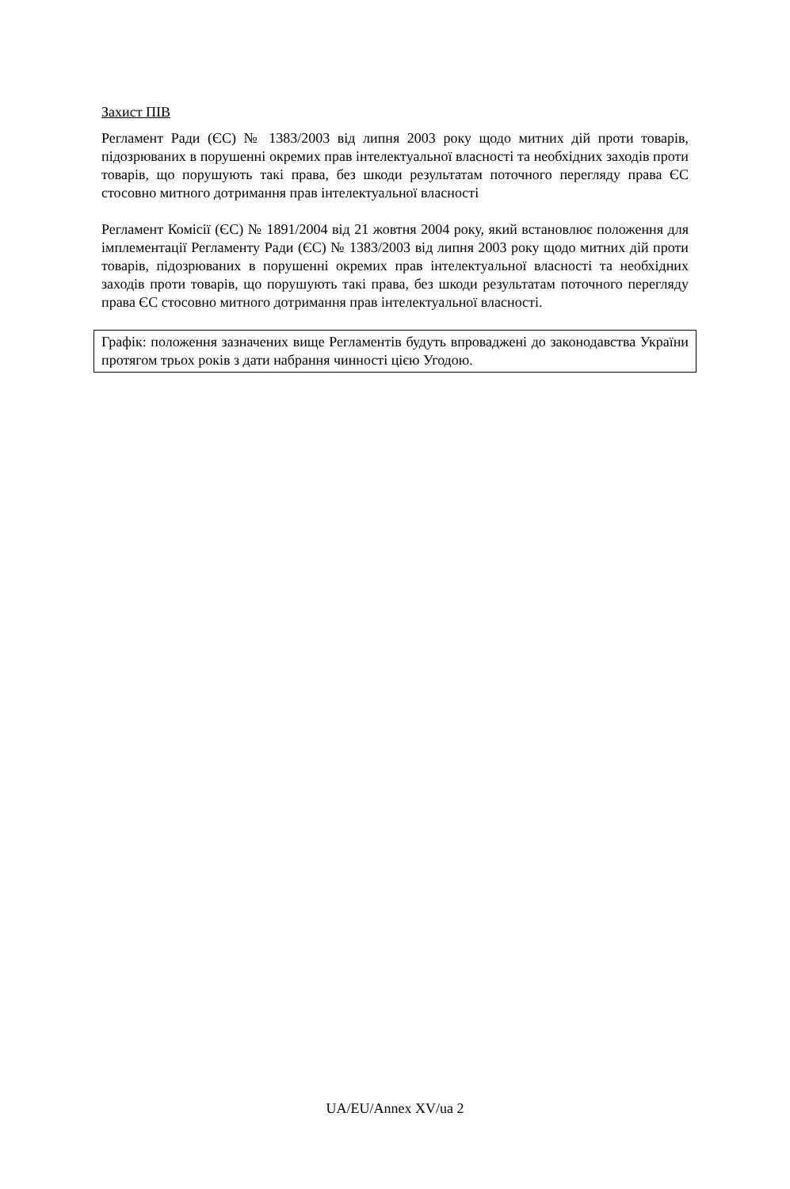Захист ПІВ
Регламент Ради (ЄС) № 1383/2003 від липня 2003 року щодо митних дій проти товарів, підозрюваних в порушенні окремих прав інтелектуальної власності та необхідних заходів проти товарів, що порушують такі права, без шкоди результатам поточного перегляду права ЄС стосовно митного дотримання прав інтелектуальної власності
Регламент Комісії (ЄС) № 1891/2004 від 21 жовтня 2004 року, який встановлює положення для імплементації Регламенту Ради (ЄС) № 1383/2003 від липня 2003 року щодо митних дій проти товарів, підозрюваних в порушенні окремих прав інтелектуальної власності та необхідних заходів проти товарів, що порушують такі права, без шкоди результатам поточного перегляду права ЄС стосовно митного дотримання прав інтелектуальної власності.
Графік: положення зазначених вище Регламентів будуть впроваджені до законодавства України протягом трьох років з дати набрання чинності цією Угодою.
UA/EU/Annex XV/ua 2